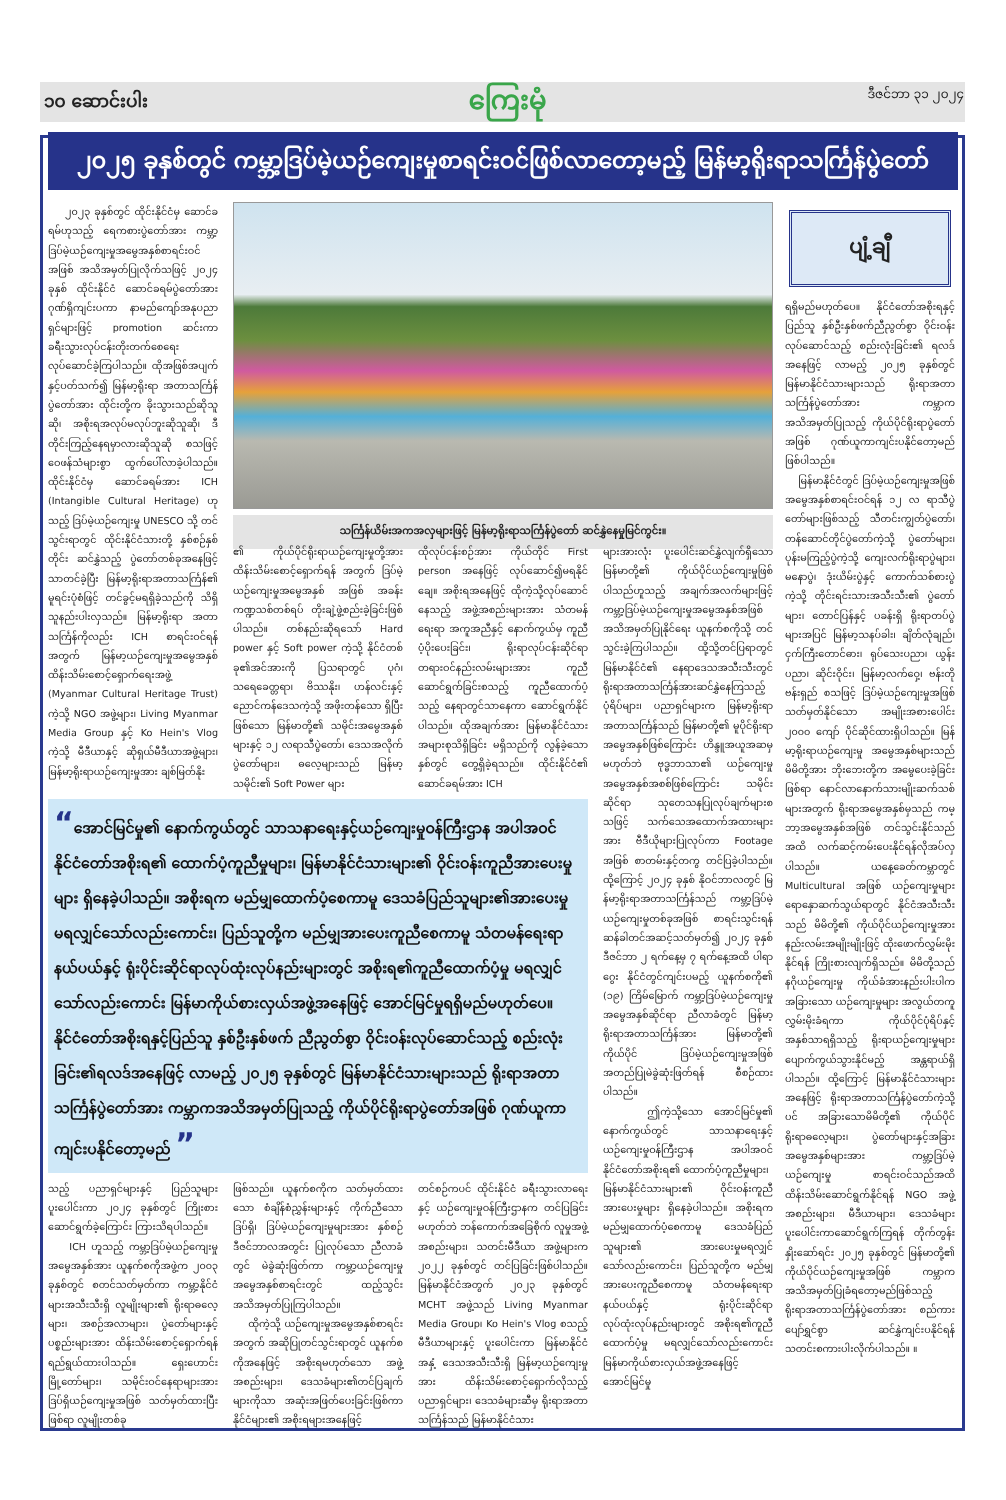၁၀ ဆောင်းပါး ကြေးမုံ ဒီဇင်ဘာ ၃၁ ၂၀၂၄
၂၀၂၅ ခုနှစ်တွင် ကမ္ဘာ့ဒြပ်မဲ့ယဉ်ကျေးမှုစာရင်းဝင်ဖြစ်လာတော့မည့် မြန်မာ့ရိုးရာသင်္ကြန်ပွဲတော်
၂၀၂၃ ခုနှစ်တွင် ထိုင်းနိုင်ငံမှ ဆောင်ခရမ်ဟုသည့် ရေကစားပွဲတော်အား ကမ္ဘာ့ဒြပ်မဲ့ယဉ်ကျေးမှုအမွေအနှစ်စာရင်းဝင်အဖြစ် အသိအမှတ်ပြုလိုက်သဖြင့် ၂၀၂၄ ခုနှစ် ထိုင်းနိုင်ငံ ဆောင်ခရမ်ပွဲတော်အား ဂုဏ်ရှိကျင်းပကာ နာမည်ကျော်အနုပညာရှင်များဖြင့် promotion ဆင်းကာ ခရီးသွားလုပ်ငန်းတိုးတက်စေရေး လုပ်ဆောင်ခဲ့ကြပါသည်။ ထိုအဖြစ်အပျက်နှင့်ပတ်သက်၍ မြန်မာ့ရိုးရာ အတာသင်္ကြန်ပွဲတော်အား ထိုင်းတို့က ခိုးသွားသည်ဆိုသူဆို၊ အစိုးရအလုပ်မလုပ်ဘူးဆိုသူဆို၊ ဒီတိုင်းကြည့်နေရမှာလားဆိုသူဆို စသဖြင့် ဝေဖန်သံများစွာ ထွက်ပေါ်လာခဲ့ပါသည်။ ထိုင်းနိုင်ငံမှ ဆောင်ခရမ်အား ICH (Intangible Cultural Heritage) ဟုသည့် ဒြပ်မဲ့ယဉ်ကျေးမှု UNESCO သို့ တင်သွင်းရာတွင် ထိုင်းနိုင်ငံသားတို့ နှစ်စဉ်နှစ်တိုင်း ဆင်နွှဲသည့် ပွဲတော်တစ်ခုအနေဖြင့်သာတင်ခဲ့ပြီး မြန်မာ့ရိုးရာအတာသင်္ကြန်၏ မူရင်းပုံစံဖြင့် တင်ခွင့်မရရှိခဲ့သည်ကို သိရှိသူနည်းပါးလှသည်။ မြန်မာ့ရိုးရာ အတာသင်္ကြန်ကိုလည်း ICH စာရင်းဝင်ရန်အတွက် မြန်မာ့ယဉ်ကျေးမှုအမွေအနှစ် ထိန်းသိမ်းစောင့်ရှောက်ရေးအဖွဲ့ (Myanmar Cultural Heritage Trust) ကဲ့သို့ NGO အဖွဲ့များ၊ Living Myanmar Media Group နှင့် Ko Hein's Vlog ကဲ့သို့ မီဒီယာနှင့် ဆိုရှယ်မီဒီယာအဖွဲ့များ၊ မြန်မာ့ရိုးရာယဉ်ကျေးမှုအား ချစ်မြတ်နိုး
သင်္ကြန်ယိမ်းအကအလှများဖြင့် မြန်မာ့ရိုးရာသင်္ကြန်ပွဲတော် ဆင်နွှဲနေမှုမြင်ကွင်း။
၏ ကိုယ်ပိုင်ရိုးရာယဉ်ကျေးမှုတို့အား ထိန်းသိမ်းစောင့်ရှောက်ရန် အတွက် ဒြပ်မဲ့ယဉ်ကျေးမှုအမွေအနှစ် အဖြစ် အခန်းကဏ္ဍသစ်တစ်ရပ် တိုးချဲ့ဖွဲ့စည်းခဲ့ခြင်းဖြစ်ပါသည်။ တစ်နည်းဆိုရသော် Hard power နှင့် Soft power ကဲ့သို့ နိုင်ငံတစ်ခု၏အင်အားကို ပြသရာတွင် ပုဂံ၊ သရေခေတ္တရာ၊ ဗိဿနိုး၊ ဟန်လင်းနှင့် ညောင်ကန်ဒေသကဲ့သို့ အဖိုးတန်သော ရှိပြီးဖြစ်သော မြန်မာတို့၏ သမိုင်းအမွေအနှစ်များနှင့် ၁၂ လရာသီပွဲတော်၊ ဒေသအလိုက်ပွဲတော်များ၊ ဓလေ့များသည် မြန်မာ့သမိုင်း၏ Soft Power များ
ထိုလုပ်ငန်းစဉ်အား ကိုယ်တိုင် First person အနေဖြင့် လုပ်ဆောင်၍မရနိုင်ချေ။ အစိုးရအနေဖြင့် ထိုကဲ့သို့လုပ်ဆောင်နေသည့် အဖွဲ့အစည်းများအား သံတမန်ရေးရာ အကူအညီနှင့် နောက်ကွယ်မှ ကူညီပံ့ပိုးပေးခြင်း၊ ရိုးရာလုပ်ငန်းဆိုင်ရာ တရားဝင်နည်းလမ်းများအား ကူညီဆောင်ရွက်ခြင်းစသည့် ကူညီထောက်ပံ့သည့် နေရာတွင်သာနေကာ ဆောင်ရွက်နိုင်ပါသည်။ ထိုအချက်အား မြန်မာနိုင်ငံသားအများစုသိရှိခြင်း မရှိသည်ကို လွန်ခဲ့သောနှစ်တွင် တွေ့ရှိခဲ့ရသည်။ ထိုင်းနိုင်ငံ၏ ဆောင်ခရမ်အား ICH
များအားလုံး ပူးပေါင်းဆင်နွှဲလျက်ရှိသော မြန်မာတို့၏ ကိုယ်ပိုင်ယဉ်ကျေးမှုဖြစ်ပါသည်ဟူသည့် အချက်အလက်များဖြင့် ကမ္ဘာ့ဒြပ်မဲ့ယဉ်ကျေးမှုအမွေအနှစ်အဖြစ် အသိအမှတ်ပြုနိုင်ရေး ယူနက်စကိုသို့ တင်သွင်းခဲ့ကြပါသည်။ ထို့သို့တင်ပြရာတွင် မြန်မာနိုင်ငံ၏ နေရာဒေသအသီးသီးတွင် ရိုးရာအတာသင်္ကြန်အားဆင်နွှဲနေကြသည့် ပုံရိပ်များ၊ ပညာရှင်များက မြန်မာ့ရိုးရာအတာသင်္ကြန်သည် မြန်မာတို့၏ မူပိုင်ရိုးရာ အမွေအနှစ်ဖြစ်ကြောင်း ဟိန္ဒူအယူအဆမှ မဟုတ်ဘဲ ဗုဒ္ဓဘာသာ၏ ယဉ်ကျေးမှု အမွေအနှစ်အစစ်ဖြစ်ကြောင်း သမိုင်းဆိုင်ရာ သုတေသနပြုလုပ်ချက်များစသဖြင့် သက်သေအထောက်အထားများအား ဗီဒီယိုများပြုလုပ်ကာ Footage အဖြစ် စာတမ်းနှင့်တကွ တင်ပြခဲ့ပါသည်။ ထို့ကြောင့် ၂၀၂၄ ခုနှစ် နိုဝင်ဘာလတွင် မြန်မာ့ရိုးရာအတာသင်္ကြန်သည် ကမ္ဘာ့ဒြပ်မဲ့ယဉ်ကျေးမှုတစ်ခုအဖြစ် စာရင်းသွင်းရန် ဆန်ခါတင်အဆင့်သတ်မှတ်၍ ၂၀၂၄ ခုနှစ် ဒီဇင်ဘာ ၂ ရက်နေ့မှ ၇ ရက်နေ့အထိ ပါရာဂွေး နိုင်ငံတွင်ကျင်းပမည့် ယူနက်စကို၏ (၁၉) ကြိမ်မြောက် ကမ္ဘာ့ဒြပ်မဲ့ယဉ်ကျေးမှု အမွေအနှစ်ဆိုင်ရာ ညီလာခံတွင် မြန်မာ့ရိုးရာအတာသင်္ကြန်အား မြန်မာတို့၏ ကိုယ်ပိုင် ဒြပ်မဲ့ယဉ်ကျေးမှုအဖြစ် အတည်ပြုမဲခွဲဆုံးဖြတ်ရန် စီစဉ်ထားပါသည်။
ဤကဲ့သို့သော အောင်မြင်မှု၏ နောက်ကွယ်တွင် သာသနာရေးနှင့် ယဉ်ကျေးမှုဝန်ကြီးဌာန အပါအဝင် နိုင်ငံတော်အစိုးရ၏ ထောက်ပံ့ကူညီမှုများ၊
“အောင်မြင်မှု၏ နောက်ကွယ်တွင် သာသနာရေးနှင့်ယဉ်ကျေးမှုဝန်ကြီးဌာန အပါအဝင် နိုင်ငံတော်အစိုးရ၏ ထောက်ပံ့ကူညီမှုများ၊ မြန်မာနိုင်ငံသားများ၏ ဝိုင်းဝန်းကူညီအားပေးမှုများ ရှိနေခဲ့ပါသည်။ အစိုးရက မည်မျှထောက်ပံ့စေကာမူ ဒေသခံပြည်သူများ၏အားပေးမှု မရလျှင်သော်လည်းကောင်း၊ ပြည်သူတို့က မည်မျှအားပေးကူညီစေကာမူ သံတမန်ရေးရာနယ်ပယ်နှင့် ရုံးပိုင်းဆိုင်ရာလုပ်ထုံးလုပ်နည်းများတွင် အစိုးရ၏ကူညီထောက်ပံ့မှု မရလျှင်သော်လည်းကောင်း မြန်မာကိုယ်စားလှယ်အဖွဲ့အနေဖြင့် အောင်မြင်မှုရရှိမည်မဟုတ်ပေ။ နိုင်ငံတော်အစိုးရနှင့်ပြည်သူ နှစ်ဦးနှစ်ဖက် ညီညွတ်စွာ ဝိုင်းဝန်းလုပ်ဆောင်သည့် စည်းလုံးခြင်း၏ရလဒ်အနေဖြင့် လာမည့် ၂၀၂၅ ခုနှစ်တွင် မြန်မာနိုင်ငံသားများသည် ရိုးရာအတာသင်္ကြန်ပွဲတော်အား ကမ္ဘာကအသိအမှတ်ပြုသည့် ကိုယ်ပိုင်ရိုးရာပွဲတော်အဖြစ် ဂုဏ်ယူကာ ကျင်းပနိုင်တော့မည် ”
သည့် ပညာရှင်များနှင့် ပြည်သူများ ပူးပေါင်းကာ ၂၀၂၄ ခုနှစ်တွင် ကြိုးစားဆောင်ရွက်ခဲ့ကြောင်း ကြားသိရပါသည်။
ICH ဟူသည့် ကမ္ဘာ့ဒြပ်မဲ့ယဉ်ကျေးမှု အမွေအနှစ်အား ယူနက်စကိုအဖွဲ့က ၂၀၀၃ ခုနှစ်တွင် စတင်သတ်မှတ်ကာ ကမ္ဘာ့နိုင်ငံများအသီးသီးရှိ လူမျိုးများ၏ ရိုးရာဓလေ့များ၊ အစဉ်အလာများ၊ ပွဲတော်များနှင့် ပစ္စည်းများအား ထိန်းသိမ်းစောင့်ရှောက်ရန် ရည်ရွယ်ထားပါသည်။ ရှေးဟောင်းမြို့တော်များ၊ သမိုင်းဝင်နေရာများအား ဒြပ်ရှိယဉ်ကျေးမှုအဖြစ် သတ်မှတ်ထားပြီးဖြစ်ရာ လူမျိုးတစ်ခု
ဖြစ်သည်။ ယူနက်စကိုက သတ်မှတ်ထားသော စံချိန်စံညွှန်းများနှင့် ကိုက်ညီသော ဒြပ်ရှိ၊ ဒြပ်မဲ့ယဉ်ကျေးမှုများအား နှစ်စဉ် ဒီဇင်ဘာလအတွင်း ပြုလုပ်သော ညီလာခံတွင် မဲခွဲဆုံးဖြတ်ကာ ကမ္ဘာ့ယဉ်ကျေးမှု အမွေအနှစ်စာရင်းတွင် ထည့်သွင်း အသိအမှတ်ပြုကြပါသည်။
ထိုကဲ့သို့ ယဉ်ကျေးမှုအမွေအနှစ်စာရင်းအတွက် အဆိုပြုတင်သွင်းရာတွင် ယူနက်စကိုအနေဖြင့် အစိုးရမဟုတ်သော အဖွဲ့အစည်းများ၊ ဒေသခံများ၏တင်ပြချက်များကိုသာ အဆုံးအဖြတ်ပေးခြင်းဖြစ်ကာ နိုင်ငံများ၏ အစိုးရများအနေဖြင့်
တင်စဉ်ကပင် ထိုင်းနိုင်ငံ ခရီးသွားလာရေးနှင့် ယဉ်ကျေးမှုဝန်ကြီးဌာနက တင်ပြခြင်းမဟုတ်ဘဲ ဘန်ကောက်အခြေစိုက် လူမှုအဖွဲ့အစည်းများ၊ သတင်းမီဒီယာ အဖွဲ့များက ၂၀၂၂ ခုနှစ်တွင် တင်ပြခြင်းဖြစ်ပါသည်။ မြန်မာနိုင်ငံအတွက် ၂၀၂၃ ခုနှစ်တွင် MCHT အဖွဲ့သည် Living Myanmar Media Group၊ Ko Hein's Vlog စသည့် မီဒီယာများနှင့် ပူးပေါင်းကာ မြန်မာနိုင်ငံအနှံ့ ဒေသအသီးသီးရှိ မြန်မာ့ယဉ်ကျေးမှုအား ထိန်းသိမ်းစောင့်ရှောက်လိုသည့် ပညာရှင်များ၊ ဒေသခံများဆီမှ ရိုးရာအတာသင်္ကြန်သည် မြန်မာနိုင်ငံသား
မြန်မာနိုင်ငံသားများ၏ ဝိုင်းဝန်းကူညီ အားပေးမှုများ ရှိနေခဲ့ပါသည်။ အစိုးရက မည်မျှထောက်ပံ့စေကာမူ ဒေသခံပြည်သူများ၏ အားပေးမှုမရလျှင်သော်လည်းကောင်း၊ ပြည်သူတို့က မည်မျှအားပေးကူညီစေကာမူ သံတမန်ရေးရာနယ်ပယ်နှင့် ရုံးပိုင်းဆိုင်ရာလုပ်ထုံးလုပ်နည်းများတွင် အစိုးရ၏ကူညီထောက်ပံ့မှု မရလျှင်သော်လည်းကောင်း မြန်မာကိုယ်စားလှယ်အဖွဲ့အနေဖြင့် အောင်မြင်မှု
ပျံ့ချီ
ရရှိမည်မဟုတ်ပေ။ နိုင်ငံတော်အစိုးရနှင့် ပြည်သူ နှစ်ဦးနှစ်ဖက်ညီညွတ်စွာ ဝိုင်းဝန်းလုပ်ဆောင်သည့် စည်းလုံးခြင်း၏ ရလဒ်အနေဖြင့် လာမည့် ၂၀၂၅ ခုနှစ်တွင် မြန်မာနိုင်ငံသားများသည် ရိုးရာအတာသင်္ကြန်ပွဲတော်အား ကမ္ဘာက အသိအမှတ်ပြုသည့် ကိုယ်ပိုင်ရိုးရာပွဲတော်အဖြစ် ဂုဏ်ယူကာကျင်းပနိုင်တော့မည် ဖြစ်ပါသည်။
မြန်မာနိုင်ငံတွင် ဒြပ်မဲ့ယဉ်ကျေးမှုအဖြစ် အမွေအနှစ်စာရင်းဝင်ရန် ၁၂ လ ရာသီပွဲတော်များဖြစ်သည့် သီတင်းကျွတ်ပွဲတော်၊ တန်ဆောင်တိုင်ပွဲတော်ကဲ့သို့ ပွဲတော်များ၊ ပုန်းမကြည့်ပွဲကဲ့သို့ ကျေးလက်ရိုးရာပွဲများ၊ မနော‌ပွဲ၊ ဒုံးယိမ်းပွဲနှင့် ကောက်သစ်စားပွဲကဲ့သို့ တိုင်းရင်းသားအသီးသီး၏ ပွဲတော်များ၊ တောင်ပြန်နှင့် ပခန်းရှိ ရိုးရာတပ်ပွဲများအပြင် မြန်မာ့သနပ်ခါး၊ ချိတ်လုံချည်၊ ငှက်ကြီးတောင်ဓား၊ ရုပ်သေးပညာ၊ ယွန်းပညာ၊ ဆိုင်းဝိုင်း၊ မြန်မာ့လက်ဝှေ့၊ ဗန်းတိုဗန်းရှည် စသဖြင့် ဒြပ်မဲ့ယဉ်ကျေးမှုအဖြစ် သတ်မှတ်နိုင်သော အမျိုးအစားပေါင်း ၂၀၀၀ ကျော် ပိုင်ဆိုင်ထားရှိပါသည်။ မြန်မာ့ရိုးရာယဉ်ကျေးမှု အမွေအနှစ်များသည် မိမိတို့အား ဘိုးဘေးတို့က အမွေပေးခဲ့ခြင်းဖြစ်ရာ နောင်လာနောက်သားမျိုးဆက်သစ်များအတွက် ရိုးရာအမွေအနှစ်မှသည် ကမ္ဘာ့အမွေအနှစ်အဖြစ် တင်သွင်းနိုင်သည်အထိ လက်ဆင့်ကမ်းပေးနိုင်ရန်လိုအပ်လှပါသည်။ ယနေ့ခေတ်ကမ္ဘာတွင် Multicultural အဖြစ် ယဉ်ကျေးမှုများ ရောနှောဆက်သွယ်ရာတွင် နိုင်ငံအသီးသီးသည် မိမိတို့၏ ကိုယ်ပိုင်ယဉ်ကျေးမှုအား နည်းလမ်းအမျိုးမျိုးဖြင့် ထိုးဖောက်လွှမ်းမိုးနိုင်ရန် ကြိုးစားလျက်ရှိသည်။ မိမိတို့သည် နဂိုယဉ်ကျေးမှု ကိုယ်ခံအားနည်းပါးပါက အခြားသော ယဉ်ကျေးမှုများ အလွယ်တကူလွှမ်းမိုးခံရကာ ကိုယ်ပိုင်ပုံရိပ်နှင့် အနှစ်သာရရှိသည့် ရိုးရာယဉ်ကျေးမှုများ ပျောက်ကွယ်သွားနိုင်မည့် အန္တရာယ်ရှိပါသည်။ ထို့ကြောင့် မြန်မာနိုင်ငံသားများအနေဖြင့် ရိုးရာအတာသင်္ကြန်ပွဲတော်ကဲ့သို့ပင် အခြားသောမိမိတို့၏ ကိုယ်ပိုင်ရိုးရာဓလေ့များ၊ ပွဲတော်များနှင့်အခြားအမွေအနှစ်များအား ကမ္ဘာ့ဒြပ်မဲ့ယဉ်ကျေးမှု စာရင်းဝင်သည်အထိ ထိန်းသိမ်းဆောင်ရွက်နိုင်ရန် NGO အဖွဲ့အစည်းများ၊ မီဒီယာများ၊ ဒေသခံများ ပူးပေါင်းကာဆောင်ရွက်ကြရန် တိုက်တွန်းနှိုးဆော်ရင်း ၂၀၂၅ ခုနှစ်တွင် မြန်မာတို့၏ ကိုယ်ပိုင်ယဉ်ကျေးမှုအဖြစ် ကမ္ဘာက အသိအမှတ်ပြုခံရတော့မည်ဖြစ်သည့် ရိုးရာအတာသင်္ကြန်ပွဲတော်အား စည်ကားပျော်ရွှင်စွာ ဆင်နွှဲကျင်းပနိုင်ရန် သတင်းစကားပါးလိုက်ပါသည်။ ။